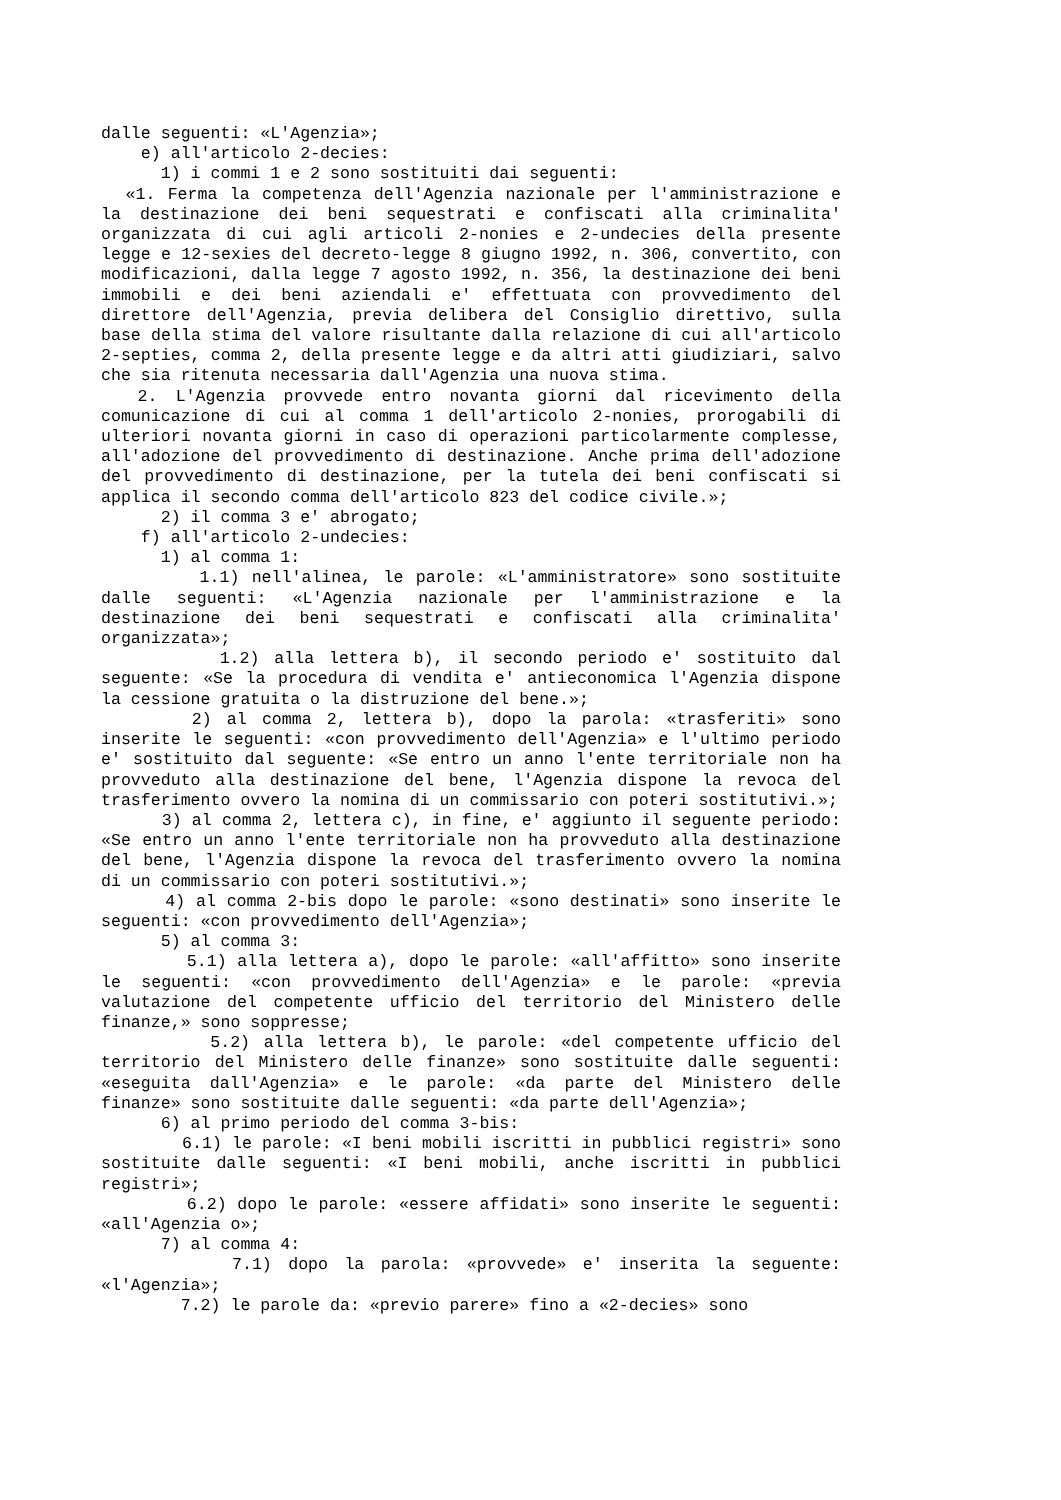dalle seguenti: «L'Agenzia»;
e) all'articolo 2-decies:
1) i commi 1 e 2 sono sostituiti dai seguenti:
«1. Ferma la competenza dell'Agenzia nazionale per l'amministrazione e la destinazione dei beni sequestrati e confiscati alla criminalita' organizzata di cui agli articoli 2-nonies e 2-undecies della presente legge e 12-sexies del decreto-legge 8 giugno 1992, n. 306, convertito, con modificazioni, dalla legge 7 agosto 1992, n. 356, la destinazione dei beni immobili e dei beni aziendali e' effettuata con provvedimento del direttore dell'Agenzia, previa delibera del Consiglio direttivo, sulla base della stima del valore risultante dalla relazione di cui all'articolo 2-septies, comma 2, della presente legge e da altri atti giudiziari, salvo che sia ritenuta necessaria dall'Agenzia una nuova stima.
2. L'Agenzia provvede entro novanta giorni dal ricevimento della comunicazione di cui al comma 1 dell'articolo 2-nonies, prorogabili di ulteriori novanta giorni in caso di operazioni particolarmente complesse, all'adozione del provvedimento di destinazione. Anche prima dell'adozione del provvedimento di destinazione, per la tutela dei beni confiscati si applica il secondo comma dell'articolo 823 del codice civile.»;
2) il comma 3 e' abrogato;
f) all'articolo 2-undecies:
1) al comma 1:
1.1) nell'alinea, le parole: «L'amministratore» sono sostituite dalle seguenti: «L'Agenzia nazionale per l'amministrazione e la destinazione dei beni sequestrati e confiscati alla criminalita' organizzata»;
1.2) alla lettera b), il secondo periodo e' sostituito dal seguente: «Se la procedura di vendita e' antieconomica l'Agenzia dispone la cessione gratuita o la distruzione del bene.»;
2) al comma 2, lettera b), dopo la parola: «trasferiti» sono inserite le seguenti: «con provvedimento dell'Agenzia» e l'ultimo periodo e' sostituito dal seguente: «Se entro un anno l'ente territoriale non ha provveduto alla destinazione del bene, l'Agenzia dispone la revoca del trasferimento ovvero la nomina di un commissario con poteri sostitutivi.»;
3) al comma 2, lettera c), in fine, e' aggiunto il seguente periodo: «Se entro un anno l'ente territoriale non ha provveduto alla destinazione del bene, l'Agenzia dispone la revoca del trasferimento ovvero la nomina di un commissario con poteri sostitutivi.»;
4) al comma 2-bis dopo le parole: «sono destinati» sono inserite le seguenti: «con provvedimento dell'Agenzia»;
5) al comma 3:
5.1) alla lettera a), dopo le parole: «all'affitto» sono inserite le seguenti: «con provvedimento dell'Agenzia» e le parole: «previa valutazione del competente ufficio del territorio del Ministero delle finanze,» sono soppresse;
5.2) alla lettera b), le parole: «del competente ufficio del territorio del Ministero delle finanze» sono sostituite dalle seguenti: «eseguita dall'Agenzia» e le parole: «da parte del Ministero delle finanze» sono sostituite dalle seguenti: «da parte dell'Agenzia»;
6) al primo periodo del comma 3-bis:
6.1) le parole: «I beni mobili iscritti in pubblici registri» sono sostituite dalle seguenti: «I beni mobili, anche iscritti in pubblici registri»;
6.2) dopo le parole: «essere affidati» sono inserite le seguenti: «all'Agenzia o»;
7) al comma 4:
7.1) dopo la parola: «provvede» e' inserita la seguente: «l'Agenzia»;
7.2) le parole da: «previo parere» fino a «2-decies» sono